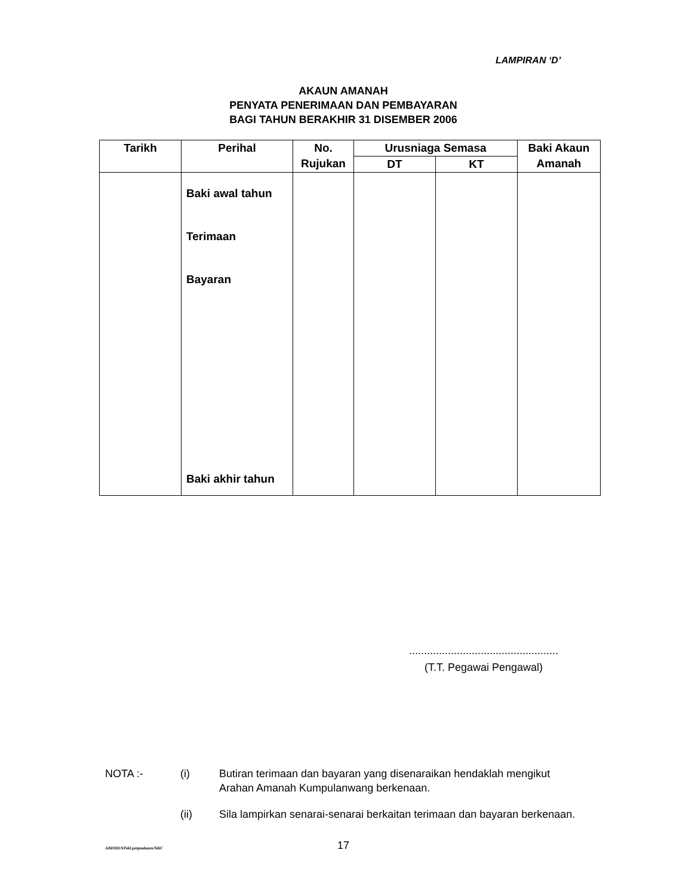LAMPIRAN ‘D’
AKAUN AMANAH
PENYATA PENERIMAAN DAN PEMBAYARAN
BAGI TAHUN BERAKHIR 31 DISEMBER 2006
| Tarikh | Perihal | No. Rujukan | Urusniaga Semasa | | Baki Akaun Amanah |
| --- | --- | --- | --- | --- | --- |
| | | | DT | KT | |
| | Baki awal tahun Terimaan Bayaran Baki akhir tahun | | | | |
..................................................
(T.T. Pegawai Pengawal)
NOTA :- (i) Butiran terimaan dan bayaran yang disenaraikan hendaklah mengikut Arahan Amanah Kumpulanwang berkenaan.
(ii) Sila lampirkan senarai-senarai berkaitan terimaan dan bayaran berkenaan.
ABDHD/SPekl.pntpnakaun/SitiC 17